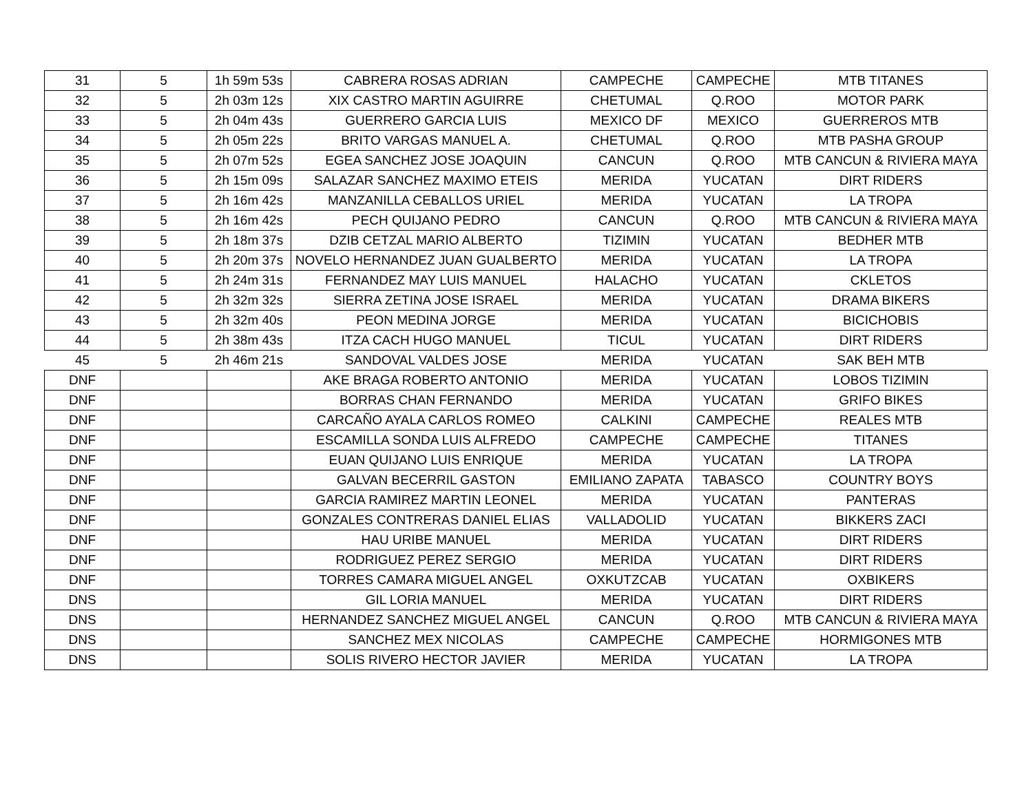| 31 | 5 | 1h 59m 53s | CABRERA ROSAS ADRIAN | CAMPECHE | CAMPECHE | MTB TITANES |
| 32 | 5 | 2h 03m 12s | XIX CASTRO MARTIN AGUIRRE | CHETUMAL | Q.ROO | MOTOR PARK |
| 33 | 5 | 2h 04m 43s | GUERRERO GARCIA LUIS | MEXICO DF | MEXICO | GUERREROS MTB |
| 34 | 5 | 2h 05m 22s | BRITO VARGAS MANUEL A. | CHETUMAL | Q.ROO | MTB PASHA GROUP |
| 35 | 5 | 2h 07m 52s | EGEA SANCHEZ JOSE JOAQUIN | CANCUN | Q.ROO | MTB CANCUN & RIVIERA MAYA |
| 36 | 5 | 2h 15m 09s | SALAZAR SANCHEZ MAXIMO ETEIS | MERIDA | YUCATAN | DIRT RIDERS |
| 37 | 5 | 2h 16m 42s | MANZANILLA CEBALLOS URIEL | MERIDA | YUCATAN | LA TROPA |
| 38 | 5 | 2h 16m 42s | PECH QUIJANO PEDRO | CANCUN | Q.ROO | MTB CANCUN & RIVIERA MAYA |
| 39 | 5 | 2h 18m 37s | DZIB CETZAL MARIO ALBERTO | TIZIMIN | YUCATAN | BEDHER MTB |
| 40 | 5 | 2h 20m 37s | NOVELO HERNANDEZ JUAN GUALBERTO | MERIDA | YUCATAN | LA TROPA |
| 41 | 5 | 2h 24m 31s | FERNANDEZ MAY LUIS MANUEL | HALACHO | YUCATAN | CKLETOS |
| 42 | 5 | 2h 32m 32s | SIERRA ZETINA JOSE ISRAEL | MERIDA | YUCATAN | DRAMA BIKERS |
| 43 | 5 | 2h 32m 40s | PEON MEDINA JORGE | MERIDA | YUCATAN | BICICHOBIS |
| 44 | 5 | 2h 38m 43s | ITZA CACH HUGO MANUEL | TICUL | YUCATAN | DIRT RIDERS |
| 45 | 5 | 2h 46m 21s | SANDOVAL VALDES JOSE | MERIDA | YUCATAN | SAK BEH MTB |
| DNF | | | AKE BRAGA ROBERTO ANTONIO | MERIDA | YUCATAN | LOBOS TIZIMIN |
| DNF | | | BORRAS CHAN FERNANDO | MERIDA | YUCATAN | GRIFO BIKES |
| DNF | | | CARCAÑO AYALA CARLOS ROMEO | CALKINI | CAMPECHE | REALES MTB |
| DNF | | | ESCAMILLA SONDA LUIS ALFREDO | CAMPECHE | CAMPECHE | TITANES |
| DNF | | | EUAN QUIJANO LUIS ENRIQUE | MERIDA | YUCATAN | LA TROPA |
| DNF | | | GALVAN BECERRIL GASTON | EMILIANO ZAPATA | TABASCO | COUNTRY BOYS |
| DNF | | | GARCIA RAMIREZ MARTIN LEONEL | MERIDA | YUCATAN | PANTERAS |
| DNF | | | GONZALES CONTRERAS DANIEL ELIAS | VALLADOLID | YUCATAN | BIKKERS ZACI |
| DNF | | | HAU URIBE MANUEL | MERIDA | YUCATAN | DIRT RIDERS |
| DNF | | | RODRIGUEZ PEREZ SERGIO | MERIDA | YUCATAN | DIRT RIDERS |
| DNF | | | TORRES CAMARA MIGUEL ANGEL | OXKUTZCAB | YUCATAN | OXBIKERS |
| DNS | | | GIL LORIA MANUEL | MERIDA | YUCATAN | DIRT RIDERS |
| DNS | | | HERNANDEZ SANCHEZ MIGUEL ANGEL | CANCUN | Q.ROO | MTB CANCUN & RIVIERA MAYA |
| DNS | | | SANCHEZ MEX NICOLAS | CAMPECHE | CAMPECHE | HORMIGONES MTB |
| DNS | | | SOLIS RIVERO HECTOR JAVIER | MERIDA | YUCATAN | LA TROPA |